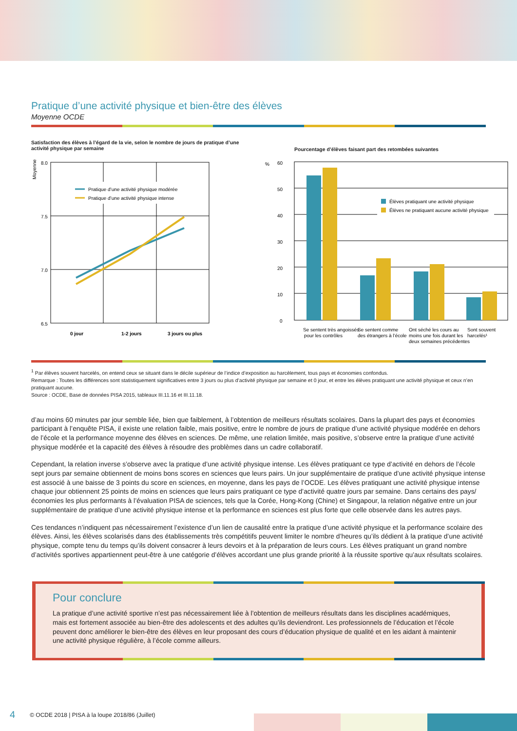Pratique d’une activité physique et bien-être des élèves
Moyenne OCDE
Satisfaction des élèves à l’égard de la vie, selon le nombre de jours de pratique d’une activité physique par semaine
Moyenne
8.0
7.5
7.0
6.5
Pratique d’une activité physique modérée
Pratique d’une activité physique intense
0 jour
1-2 jours
3 jours ou plus
Pourcentage d’élèves faisant part des retombées suivantes
%
60
50
40
30
20
10
0
Élèves pratiquant une activité physique
Élèves ne pratiquant aucune activité physique
Se sentent très angoissés
pour les contrôles
Se sentent comme
des étrangers à l’école
Ont séché les cours au
moins une fois durant les
deux semaines précédentes
Sont souvent
harcelés¹
<sup>1</sup> Par élèves souvent harcelés, on entend ceux se situant dans le décile supérieur de l’indice d’exposition au harcèlement, tous pays et économies confondus.
Remarque : Toutes les différences sont statistiquement significatives entre 3 jours ou plus d’activité physique par semaine et 0 jour, et entre les élèves pratiquant une activité physique et ceux n’en pratiquant aucune.
Source : OCDE, Base de données PISA 2015, tableaux III.11.16 et III.11.18.
d’au moins 60 minutes par jour semble liée, bien que faiblement, à l’obtention de meilleurs résultats scolaires. Dans la plupart des pays et économies participant à l’enquête PISA, il existe une relation faible, mais positive, entre le nombre de jours de pratique d’une activité physique modérée en dehors de l’école et la performance moyenne des élèves en sciences. De même, une relation limitée, mais positive, s’observe entre la pratique d’une activité physique modérée et la capacité des élèves à résoudre des problèmes dans un cadre collaboratif.
Cependant, la relation inverse s’observe avec la pratique d’une activité physique intense. Les élèves pratiquant ce type d’activité en dehors de l’école sept jours par semaine obtiennent de moins bons scores en sciences que leurs pairs. Un jour supplémentaire de pratique d’une activité physique intense est associé à une baisse de 3 points du score en sciences, en moyenne, dans les pays de l’OCDE. Les élèves pratiquant une activité physique intense chaque jour obtiennent 25 points de moins en sciences que leurs pairs pratiquant ce type d’activité quatre jours par semaine. Dans certains des pays/économies les plus performants à l’évaluation PISA de sciences, tels que la Corée, Hong-Kong (Chine) et Singapour, la relation négative entre un jour supplémentaire de pratique d’une activité physique intense et la performance en sciences est plus forte que celle observée dans les autres pays.
Ces tendances n’indiquent pas nécessairement l’existence d’un lien de causalité entre la pratique d’une activité physique et la performance scolaire des élèves. Ainsi, les élèves scolarisés dans des établissements très compétitifs peuvent limiter le nombre d’heures qu’ils dédient à la pratique d’une activité physique, compte tenu du temps qu’ils doivent consacrer à leurs devoirs et à la préparation de leurs cours. Les élèves pratiquant un grand nombre d’activités sportives appartiennent peut-être à une catégorie d’élèves accordant une plus grande priorité à la réussite sportive qu’aux résultats scolaires.
Pour conclure
La pratique d’une activité sportive n’est pas nécessairement liée à l’obtention de meilleurs résultats dans les disciplines académiques, mais est fortement associée au bien-être des adolescents et des adultes qu’ils deviendront. Les professionnels de l’éducation et l’école peuvent donc améliorer le bien-être des élèves en leur proposant des cours d’éducation physique de qualité et en les aidant à maintenir une activité physique régulière, à l’école comme ailleurs.
4 © OCDE 2018 | PISA à la loupe 2018/86 (Juillet)